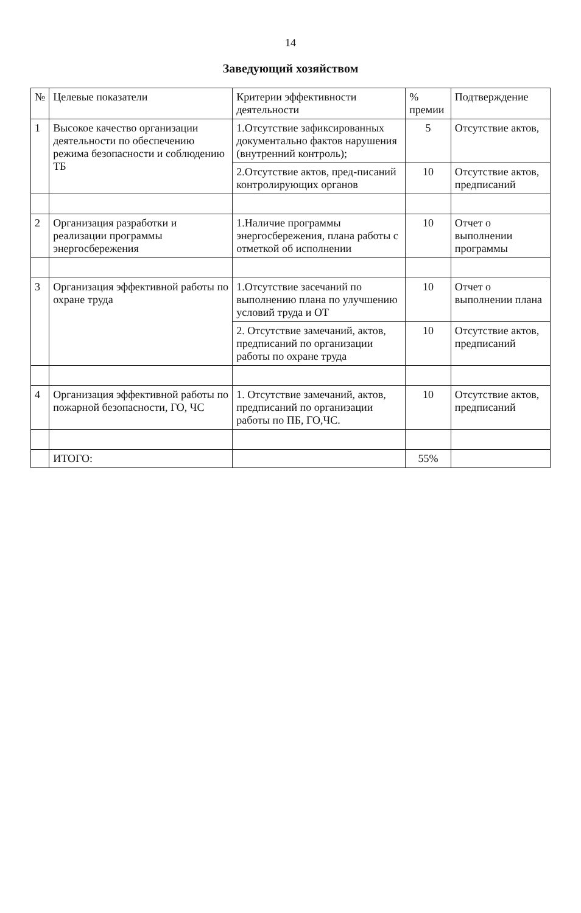14
Заведующий хозяйством
| № | Целевые показатели | Критерии эффективности деятельности | % премии | Подтверждение |
| --- | --- | --- | --- | --- |
| 1 | Высокое качество организации деятельности по обеспечению режима безопасности и соблюдению ТБ | 1.Отсутствие зафиксированных документально фактов нарушения (внутренний контроль); | 5 | Отсутствие актов, |
| | | 2.Отсутствие актов, пред-писаний контролирующих органов | 10 | Отсутствие актов, предписаний |
| 2 | Организация разработки и реализации программы энергосбережения | 1.Наличие программы энергосбережения, плана работы с отметкой об исполнении | 10 | Отчет о выполнении программы |
| 3 | Организация эффективной работы по охране труда | 1.Отсутствие засечаний по выполнению плана по улучшению условий труда и ОТ | 10 | Отчет о выполнении плана |
| | | 2. Отсутствие замечаний, актов, предписаний по организации работы по охране труда | 10 | Отсутствие актов, предписаний |
| 4 | Организация эффективной работы по пожарной безопасности, ГО, ЧС | 1. Отсутствие замечаний, актов, предписаний по организации работы по ПБ, ГО,ЧС. | 10 | Отсутствие актов, предписаний |
| | ИТОГО: | | 55% | |